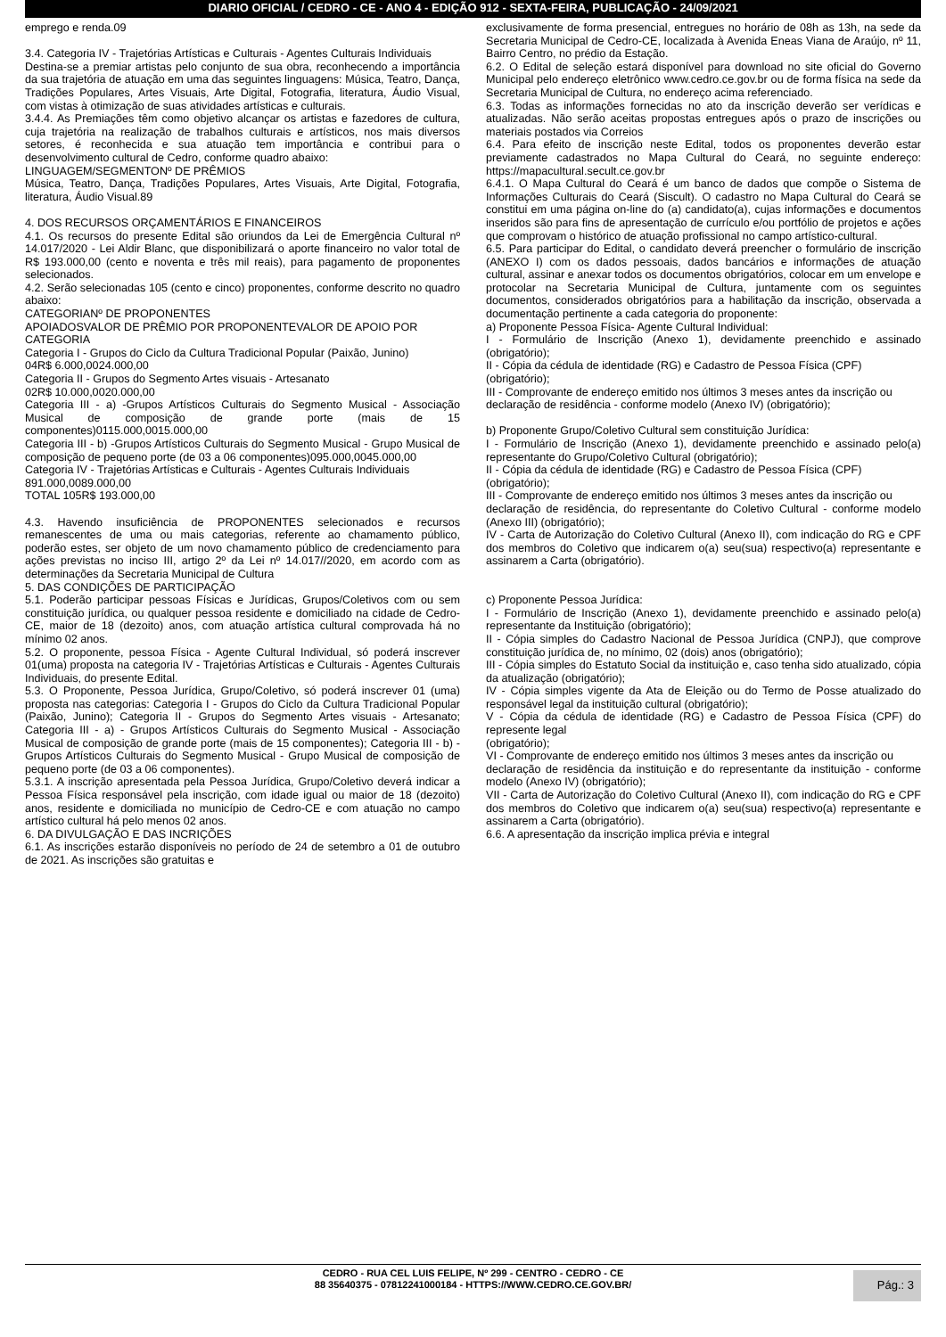DIARIO OFICIAL / CEDRO - CE - ANO 4 - EDIÇÃO 912 - SEXTA-FEIRA, PUBLICAÇÃO - 24/09/2021
emprego e renda.09
3.4. Categoria IV - Trajetórias Artísticas e Culturais - Agentes Culturais Individuais
Destina-se a premiar artistas pelo conjunto de sua obra, reconhecendo a importância da sua trajetória de atuação em uma das seguintes linguagens: Música, Teatro, Dança, Tradições Populares, Artes Visuais, Arte Digital, Fotografia, literatura, Áudio Visual, com vistas à otimização de suas atividades artísticas e culturais.
3.4.4. As Premiações têm como objetivo alcançar os artistas e fazedores de cultura, cuja trajetória na realização de trabalhos culturais e artísticos, nos mais diversos setores, é reconhecida e sua atuação tem importância e contribui para o desenvolvimento cultural de Cedro, conforme quadro abaixo:
LINGUAGEM/SEGMENTONº DE PRÊMIOS
Música, Teatro, Dança, Tradições Populares, Artes Visuais, Arte Digital, Fotografia, literatura, Áudio Visual.89
4. DOS RECURSOS ORÇAMENTÁRIOS E FINANCEIROS
4.1. Os recursos do presente Edital são oriundos da Lei de Emergência Cultural nº 14.017/2020 - Lei Aldir Blanc, que disponibilizará o aporte financeiro no valor total de R$ 193.000,00 (cento e noventa e três mil reais), para pagamento de proponentes selecionados.
4.2. Serão selecionadas 105 (cento e cinco) proponentes, conforme descrito no quadro abaixo:
CATEGORIANº DE PROPONENTES
APOIADOSVALOR DE PRÊMIO POR PROPONENTEVALOR DE APOIO POR CATEGORIA
Categoria I - Grupos do Ciclo da Cultura Tradicional Popular (Paixão, Junino)
04R$ 6.000,0024.000,00
Categoria II - Grupos do Segmento Artes visuais - Artesanato
02R$ 10.000,0020.000,00
Categoria III - a) -Grupos Artísticos Culturais do Segmento Musical - Associação Musical de composição de grande porte (mais de 15 componentes)0115.000,0015.000,00
Categoria III - b) -Grupos Artísticos Culturais do Segmento Musical - Grupo Musical de composição de pequeno porte (de 03 a 06 componentes)095.000,0045.000,00
Categoria IV - Trajetórias Artísticas e Culturais - Agentes Culturais Individuais
891.000,0089.000,00
TOTAL 105R$ 193.000,00
4.3. Havendo insuficiência de PROPONENTES selecionados e recursos remanescentes de uma ou mais categorias, referente ao chamamento público, poderão estes, ser objeto de um novo chamamento público de credenciamento para ações previstas no inciso III, artigo 2º da Lei nº 14.017//2020, em acordo com as determinações da Secretaria Municipal de Cultura
5. DAS CONDIÇÕES DE PARTICIPAÇÃO
5.1. Poderão participar pessoas Físicas e Jurídicas, Grupos/Coletivos com ou sem constituição jurídica, ou qualquer pessoa residente e domiciliado na cidade de Cedro-CE, maior de 18 (dezoito) anos, com atuação artística cultural comprovada há no mínimo 02 anos.
5.2. O proponente, pessoa Física - Agente Cultural Individual, só poderá inscrever 01(uma) proposta na categoria IV - Trajetórias Artísticas e Culturais - Agentes Culturais Individuais, do presente Edital.
5.3. O Proponente, Pessoa Jurídica, Grupo/Coletivo, só poderá inscrever 01 (uma) proposta nas categorias: Categoria I - Grupos do Ciclo da Cultura Tradicional Popular (Paixão, Junino); Categoria II - Grupos do Segmento Artes visuais - Artesanato; Categoria III - a) - Grupos Artísticos Culturais do Segmento Musical - Associação Musical de composição de grande porte (mais de 15 componentes); Categoria III - b) -Grupos Artísticos Culturais do Segmento Musical - Grupo Musical de composição de pequeno porte (de 03 a 06 componentes).
5.3.1. A inscrição apresentada pela Pessoa Jurídica, Grupo/Coletivo deverá indicar a Pessoa Física responsável pela inscrição, com idade igual ou maior de 18 (dezoito) anos, residente e domiciliada no município de Cedro-CE e com atuação no campo artístico cultural há pelo menos 02 anos.
6. DA DIVULGAÇÃO E DAS INCRIÇÕES
6.1. As inscrições estarão disponíveis no período de 24 de setembro a 01 de outubro de 2021. As inscrições são gratuitas e
exclusivamente de forma presencial, entregues no horário de 08h as 13h, na sede da Secretaria Municipal de Cedro-CE, localizada à Avenida Eneas Viana de Araújo, nº 11, Bairro Centro, no prédio da Estação.
6.2. O Edital de seleção estará disponível para download no site oficial do Governo Municipal pelo endereço eletrônico www.cedro.ce.gov.br ou de forma física na sede da Secretaria Municipal de Cultura, no endereço acima referenciado.
6.3. Todas as informações fornecidas no ato da inscrição deverão ser verídicas e atualizadas. Não serão aceitas propostas entregues após o prazo de inscrições ou materiais postados via Correios
6.4. Para efeito de inscrição neste Edital, todos os proponentes deverão estar previamente cadastrados no Mapa Cultural do Ceará, no seguinte endereço: https://mapacultural.secult.ce.gov.br
6.4.1. O Mapa Cultural do Ceará é um banco de dados que compõe o Sistema de Informações Culturais do Ceará (Siscult). O cadastro no Mapa Cultural do Ceará se constitui em uma página on-line do (a) candidato(a), cujas informações e documentos inseridos são para fins de apresentação de currículo e/ou portfólio de projetos e ações que comprovam o histórico de atuação profissional no campo artístico-cultural.
6.5. Para participar do Edital, o candidato deverá preencher o formulário de inscrição (ANEXO I) com os dados pessoais, dados bancários e informações de atuação cultural, assinar e anexar todos os documentos obrigatórios, colocar em um envelope e protocolar na Secretaria Municipal de Cultura, juntamente com os seguintes documentos, considerados obrigatórios para a habilitação da inscrição, observada a documentação pertinente a cada categoria do proponente:
a) Proponente Pessoa Física- Agente Cultural Individual:
I - Formulário de Inscrição (Anexo 1), devidamente preenchido e assinado (obrigatório);
II - Cópia da cédula de identidade (RG) e Cadastro de Pessoa Física (CPF)
(obrigatório);
III - Comprovante de endereço emitido nos últimos 3 meses antes da inscrição ou
declaração de residência - conforme modelo (Anexo IV) (obrigatório);
b) Proponente Grupo/Coletivo Cultural sem constituição Jurídica:
I - Formulário de Inscrição (Anexo 1), devidamente preenchido e assinado pelo(a) representante do Grupo/Coletivo Cultural (obrigatório);
II - Cópia da cédula de identidade (RG) e Cadastro de Pessoa Física (CPF)
(obrigatório);
III - Comprovante de endereço emitido nos últimos 3 meses antes da inscrição ou
declaração de residência, do representante do Coletivo Cultural - conforme modelo (Anexo III) (obrigatório);
IV - Carta de Autorização do Coletivo Cultural (Anexo II), com indicação do RG e CPF dos membros do Coletivo que indicarem o(a) seu(sua) respectivo(a) representante e assinarem a Carta (obrigatório).
c) Proponente Pessoa Jurídica:
I - Formulário de Inscrição (Anexo 1), devidamente preenchido e assinado pelo(a) representante da Instituição (obrigatório);
II - Cópia simples do Cadastro Nacional de Pessoa Jurídica (CNPJ), que comprove constituição jurídica de, no mínimo, 02 (dois) anos (obrigatório);
III - Cópia simples do Estatuto Social da instituição e, caso tenha sido atualizado, cópia da atualização (obrigatório);
IV - Cópia simples vigente da Ata de Eleição ou do Termo de Posse atualizado do responsável legal da instituição cultural (obrigatório);
V - Cópia da cédula de identidade (RG) e Cadastro de Pessoa Física (CPF) do represente legal
(obrigatório);
VI - Comprovante de endereço emitido nos últimos 3 meses antes da inscrição ou
declaração de residência da instituição e do representante da instituição - conforme modelo (Anexo IV) (obrigatório);
VII - Carta de Autorização do Coletivo Cultural (Anexo II), com indicação do RG e CPF dos membros do Coletivo que indicarem o(a) seu(sua) respectivo(a) representante e assinarem a Carta (obrigatório).
6.6. A apresentação da inscrição implica prévia e integral
CEDRO - RUA CEL LUIS FELIPE, Nº 299 - CENTRO - CEDRO - CE
88 35640375 - 07812241000184 - HTTPS://WWW.CEDRO.CE.GOV.BR/
Pág.: 3